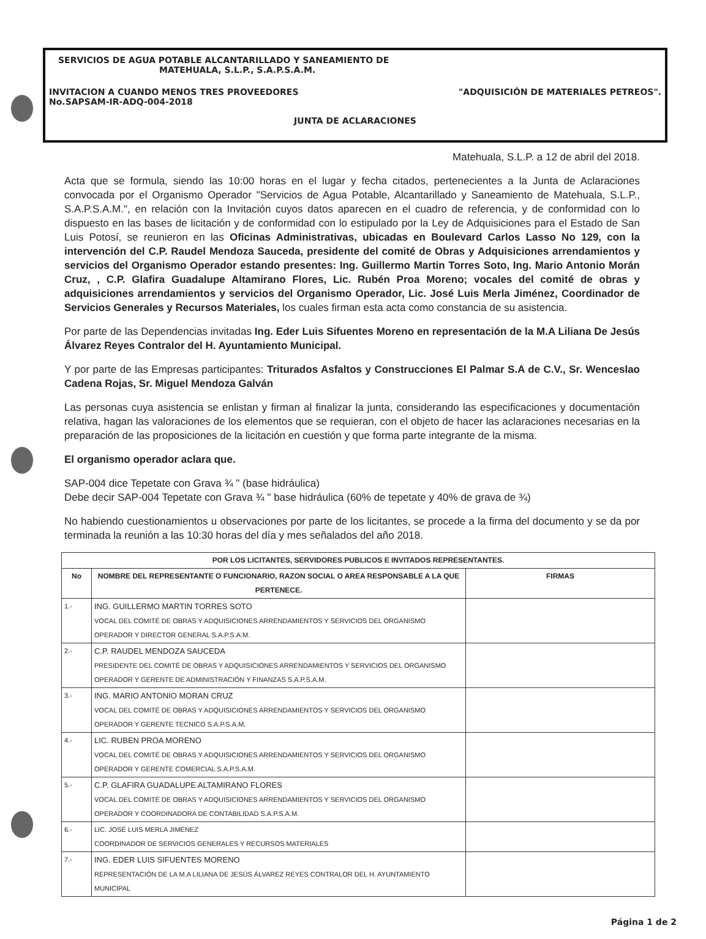SERVICIOS DE AGUA POTABLE ALCANTARILLADO Y SANEAMIENTO DE
MATEHUALA, S.L.P., S.A.P.S.A.M.
INVITACION A CUANDO MENOS TRES PROVEEDORES
No.SAPSAM-IR-ADQ-004-2018
"ADQUISICIÓN DE MATERIALES PETREOS".
JUNTA DE ACLARACIONES
Matehuala, S.L.P. a 12 de abril del 2018.
Acta que se formula, siendo las 10:00 horas en el lugar y fecha citados, pertenecientes a la Junta de Aclaraciones convocada por el Organismo Operador "Servicios de Agua Potable, Alcantarillado y Saneamiento de Matehuala, S.L.P., S.A.P.S.A.M.", en relación con la Invitación cuyos datos aparecen en el cuadro de referencia, y de conformidad con lo dispuesto en las bases de licitación y de conformidad con lo estipulado por la Ley de Adquisiciones para el Estado de San Luis Potosí, se reunieron en las Oficinas Administrativas, ubicadas en Boulevard Carlos Lasso No 129, con la intervención del C.P. Raudel Mendoza Sauceda, presidente del comité de Obras y Adquisiciones arrendamientos y servicios del Organismo Operador estando presentes: Ing. Guillermo Martin Torres Soto, Ing. Mario Antonio Morán Cruz, , C.P. Glafira Guadalupe Altamirano Flores, Lic. Rubén Proa Moreno; vocales del comité de obras y adquisiciones arrendamientos y servicios del Organismo Operador, Lic. José Luis Merla Jiménez, Coordinador de Servicios Generales y Recursos Materiales, los cuales firman esta acta como constancia de su asistencia.
Por parte de las Dependencias invitadas Ing. Eder Luis Sifuentes Moreno en representación de la M.A Liliana De Jesús Álvarez Reyes Contralor del H. Ayuntamiento Municipal.
Y por parte de las Empresas participantes: Triturados Asfaltos y Construcciones El Palmar S.A de C.V., Sr. Wenceslao Cadena Rojas, Sr. Miguel Mendoza Galván
Las personas cuya asistencia se enlistan y firman al finalizar la junta, considerando las especificaciones y documentación relativa, hagan las valoraciones de los elementos que se requieran, con el objeto de hacer las aclaraciones necesarias en la preparación de las proposiciones de la licitación en cuestión y que forma parte integrante de la misma.
El organismo operador aclara que.
SAP-004 dice Tepetate con Grava ¾ " (base hidráulica)
Debe decir SAP-004 Tepetate con Grava ¾ " base hidráulica (60% de tepetate y 40% de grava de ¾)
No habiendo cuestionamientos u observaciones por parte de los licitantes, se procede a la firma del documento y se da por terminada la reunión a las 10:30 horas del día y mes señalados del año 2018.
| POR LOS LICITANTES, SERVIDORES PUBLICOS E INVITADOS REPRESENTANTES. | | |
| --- | --- | --- |
| No | NOMBRE DEL REPRESENTANTE O FUNCIONARIO, RAZON SOCIAL O AREA RESPONSABLE A LA QUE PERTENECE. | FIRMAS |
| 1.- | ING. GUILLERMO MARTIN TORRES SOTO VOCAL DEL COMITÉ DE OBRAS Y ADQUISICIONES ARRENDAMIENTOS Y SERVICIOS DEL ORGANISMO OPERADOR Y DIRECTOR GENERAL S.A.P.S.A.M. | |
| 2.- | C.P. RAUDEL MENDOZA SAUCEDA PRESIDENTE DEL COMITÉ DE OBRAS Y ADQUISICIONES ARRENDAMIENTOS Y SERVICIOS DEL ORGANISMO OPERADOR Y GERENTE DE ADMINISTRACIÓN Y FINANZAS S.A.P.S.A.M. | |
| 3.- | ING. MARIO ANTONIO MORAN CRUZ VOCAL DEL COMITÉ DE OBRAS Y ADQUISICIONES ARRENDAMIENTOS Y SERVICIOS DEL ORGANISMO OPERADOR Y GERENTE TECNICO S.A.P.S.A.M. | |
| 4.- | LIC. RUBEN PROA MORENO VOCAL DEL COMITÉ DE OBRAS Y ADQUISICIONES ARRENDAMIENTOS Y SERVICIOS DEL ORGANISMO OPERADOR Y GERENTE COMERCIAL S.A.P.S.A.M. | |
| 5.- | C.P. GLAFIRA GUADALUPE ALTAMIRANO FLORES VOCAL DEL COMITÉ DE OBRAS Y ADQUISICIONES ARRENDAMIENTOS Y SERVICIOS DEL ORGANISMO OPERADOR Y COORDINADORA DE CONTABILIDAD S.A.P.S.A.M. | |
| 6.- | LIC. JOSÉ LUIS MERLA JIMÉNEZ COORDINADOR DE SERVICIOS GENERALES Y RECURSOS MATERIALES | |
| 7.- | ING. EDER LUIS SIFUENTES MORENO REPRESENTACIÓN DE LA M.A LILIANA DE JESÚS ÁLVAREZ REYES CONTRALOR DEL H. AYUNTAMIENTO MUNICIPAL | |
Página 1 de 2